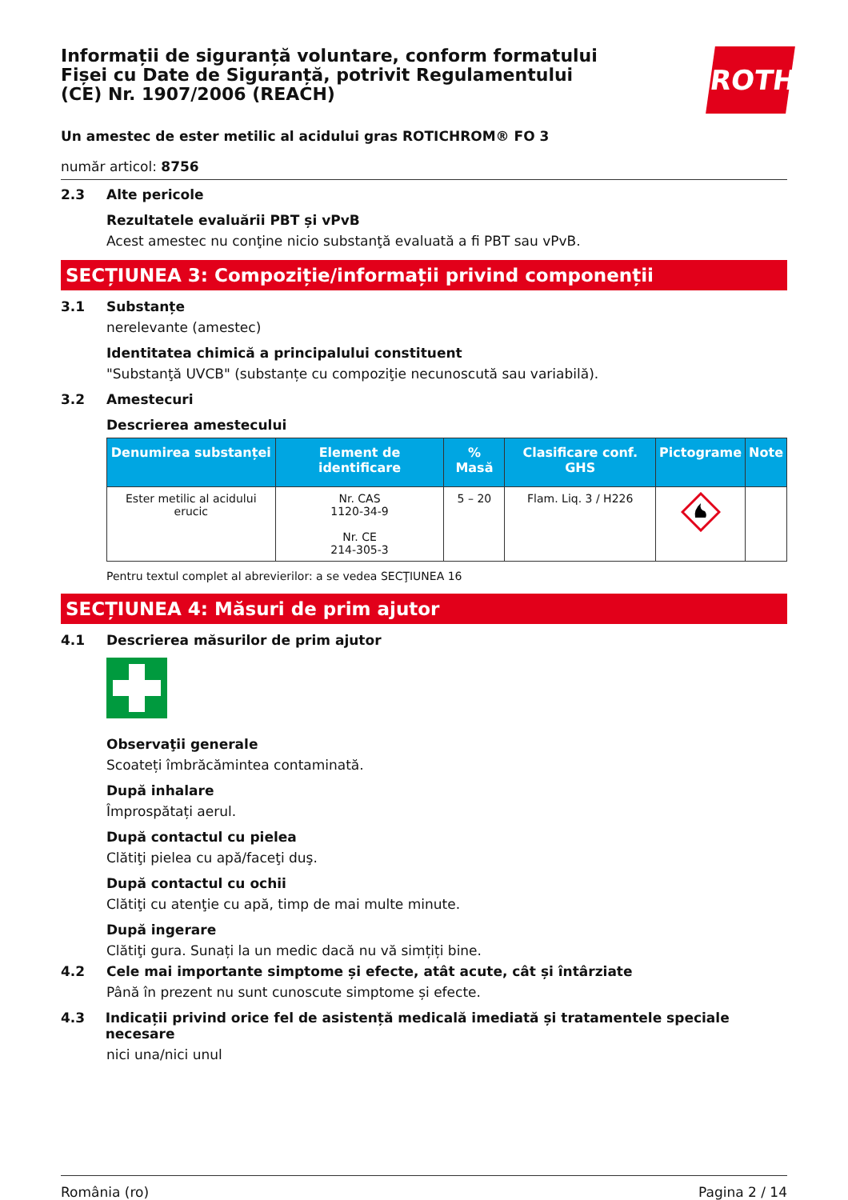ROTH
Informații de siguranță voluntare, conform formatului Fișei cu Date de Siguranță, potrivit Regulamentului (CE) Nr. 1907/2006 (REACH)
Un amestec de ester metilic al acidului gras ROTICHROM® FO 3
număr articol: 8756
2.3 Alte pericole
Rezultatele evaluării PBT și vPvB
Acest amestec nu conţine nicio substanţă evaluată a fi PBT sau vPvB.
SECȚIUNEA 3: Compoziție/informații privind componenții
3.1 Substanțe
nerelevante (amestec)
Identitatea chimică a principalului constituent
"Substanţă UVCB" (substanțe cu compoziţie necunoscută sau variabilă).
3.2 Amestecuri
Descrierea amestecului
| Denumirea substanței | Element de identificare | % Masă | Clasificare conf. GHS | Pictograme | Note |
| --- | --- | --- | --- | --- | --- |
| Ester metilic al acidului erucic | Nr. CAS 1120-34-9 Nr. CE 214-305-3 | 5 – 20 | Flam. Liq. 3 / H226 | | |
Pentru textul complet al abrevierilor: a se vedea SECŢIUNEA 16
SECȚIUNEA 4: Măsuri de prim ajutor
4.1 Descrierea măsurilor de prim ajutor
Observaţii generale
Scoateți îmbrăcămintea contaminată.
După inhalare
Împrospătați aerul.
După contactul cu pielea
Clătiţi pielea cu apă/faceţi duş.
După contactul cu ochii
Clătiţi cu atenţie cu apă, timp de mai multe minute.
După ingerare
Clătiţi gura. Sunați la un medic dacă nu vă simțiți bine.
4.2 Cele mai importante simptome și efecte, atât acute, cât și întârziate
Până în prezent nu sunt cunoscute simptome și efecte.
4.3 Indicații privind orice fel de asistență medicală imediată și tratamentele speciale necesare
nici una/nici unul
România (ro) Pagina 2 / 14